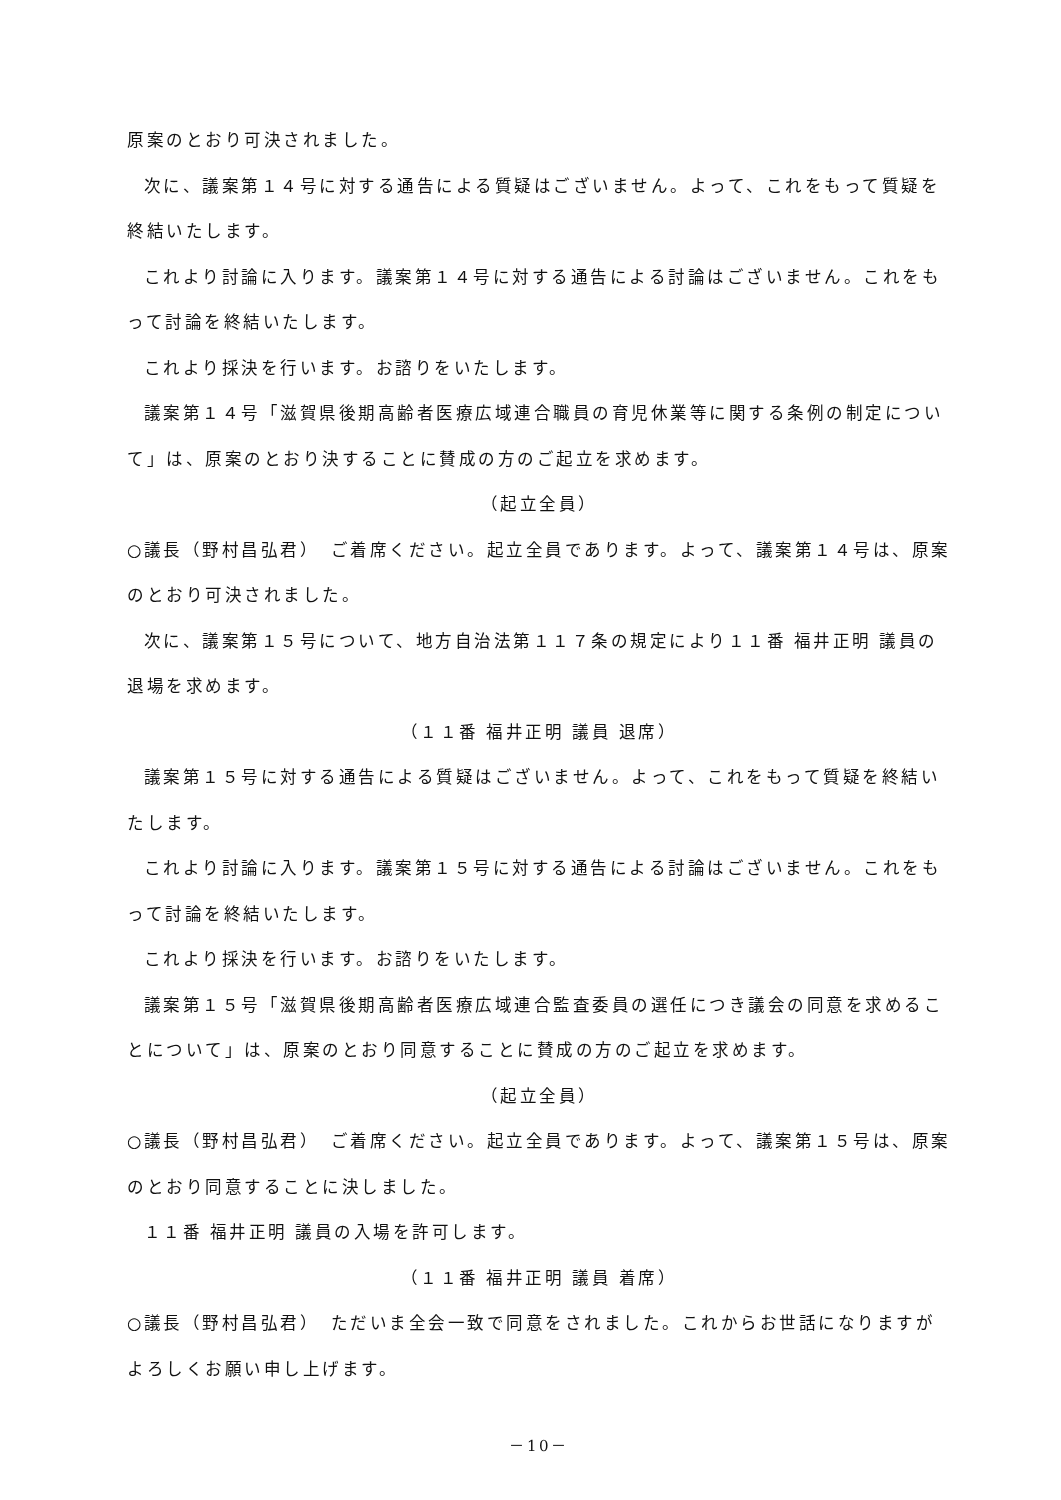原案のとおり可決されました。
次に、議案第１４号に対する通告による質疑はございません。よって、これをもって質疑を終結いたします。
これより討論に入ります。議案第１４号に対する通告による討論はございません。これをもって討論を終結いたします。
これより採決を行います。お諮りをいたします。
議案第１４号「滋賀県後期高齢者医療広域連合職員の育児休業等に関する条例の制定について」は、原案のとおり決することに賛成の方のご起立を求めます。
（起立全員）
○議長（野村昌弘君）　ご着席ください。起立全員であります。よって、議案第１４号は、原案のとおり可決されました。
次に、議案第１５号について、地方自治法第１１７条の規定により１１番 福井正明 議員の退場を求めます。
（１１番 福井正明 議員 退席）
議案第１５号に対する通告による質疑はございません。よって、これをもって質疑を終結いたします。
これより討論に入ります。議案第１５号に対する通告による討論はございません。これをもって討論を終結いたします。
これより採決を行います。お諮りをいたします。
議案第１５号「滋賀県後期高齢者医療広域連合監査委員の選任につき議会の同意を求めることについて」は、原案のとおり同意することに賛成の方のご起立を求めます。
（起立全員）
○議長（野村昌弘君）　ご着席ください。起立全員であります。よって、議案第１５号は、原案のとおり同意することに決しました。
１１番 福井正明 議員の入場を許可します。
（１１番 福井正明 議員 着席）
○議長（野村昌弘君）　ただいま全会一致で同意をされました。これからお世話になりますがよろしくお願い申し上げます。
－10－